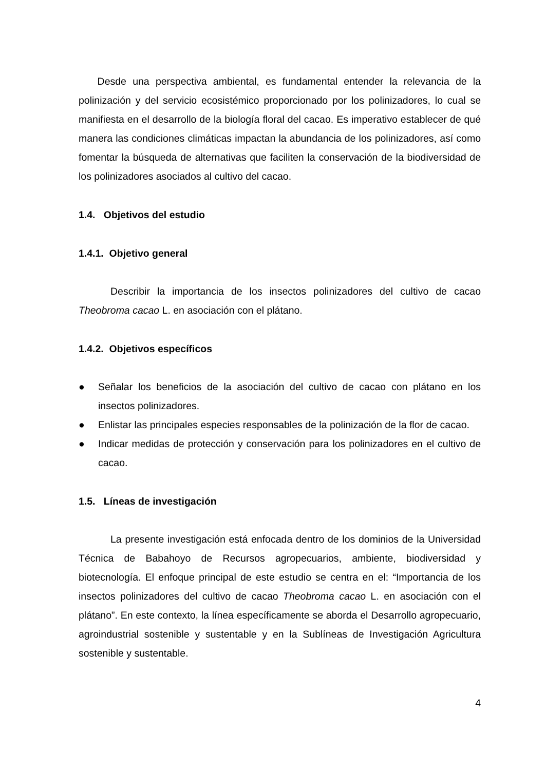Desde una perspectiva ambiental, es fundamental entender la relevancia de la polinización y del servicio ecosistémico proporcionado por los polinizadores, lo cual se manifiesta en el desarrollo de la biología floral del cacao. Es imperativo establecer de qué manera las condiciones climáticas impactan la abundancia de los polinizadores, así como fomentar la búsqueda de alternativas que faciliten la conservación de la biodiversidad de los polinizadores asociados al cultivo del cacao.
1.4. Objetivos del estudio
1.4.1. Objetivo general
Describir la importancia de los insectos polinizadores del cultivo de cacao Theobroma cacao L. en asociación con el plátano.
1.4.2. Objetivos específicos
● Señalar los beneficios de la asociación del cultivo de cacao con plátano en los insectos polinizadores.
● Enlistar las principales especies responsables de la polinización de la flor de cacao.
● Indicar medidas de protección y conservación para los polinizadores en el cultivo de cacao.
1.5. Líneas de investigación
La presente investigación está enfocada dentro de los dominios de la Universidad Técnica de Babahoyo de Recursos agropecuarios, ambiente, biodiversidad y biotecnología. El enfoque principal de este estudio se centra en el: “Importancia de los insectos polinizadores del cultivo de cacao Theobroma cacao L. en asociación con el plátano”. En este contexto, la línea específicamente se aborda el Desarrollo agropecuario, agroindustrial sostenible y sustentable y en la Sublíneas de Investigación Agricultura sostenible y sustentable.
4